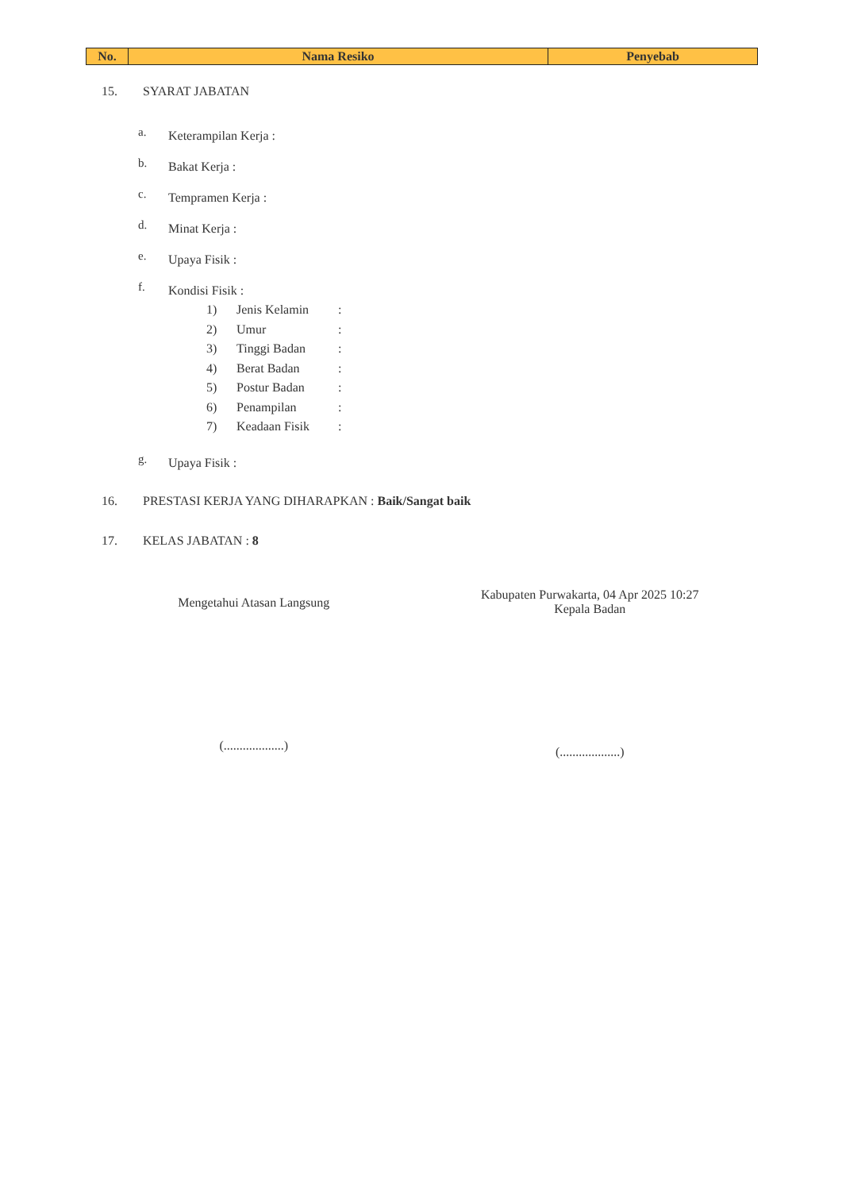| No. | Nama Resiko | Penyebab |
| --- | --- | --- |
15. SYARAT JABATAN
a. Keterampilan Kerja :
b. Bakat Kerja :
c. Tempramen Kerja :
d. Minat Kerja :
e. Upaya Fisik :
f.
Kondisi Fisik :
1) Jenis Kelamin:
2) Umur:
3) Tinggi Badan:
4) Berat Badan:
5) Postur Badan:
6) Penampilan:
7) Keadaan Fisik:
g. Upaya Fisik :
16. PRESTASI KERJA YANG DIHARAPKAN : Baik/Sangat baik
17. KELAS JABATAN : 8
Mengetahui Atasan Langsung
(...................)
Kabupaten Purwakarta, 04 Apr 2025 10:27
Kepala Badan
(...................)